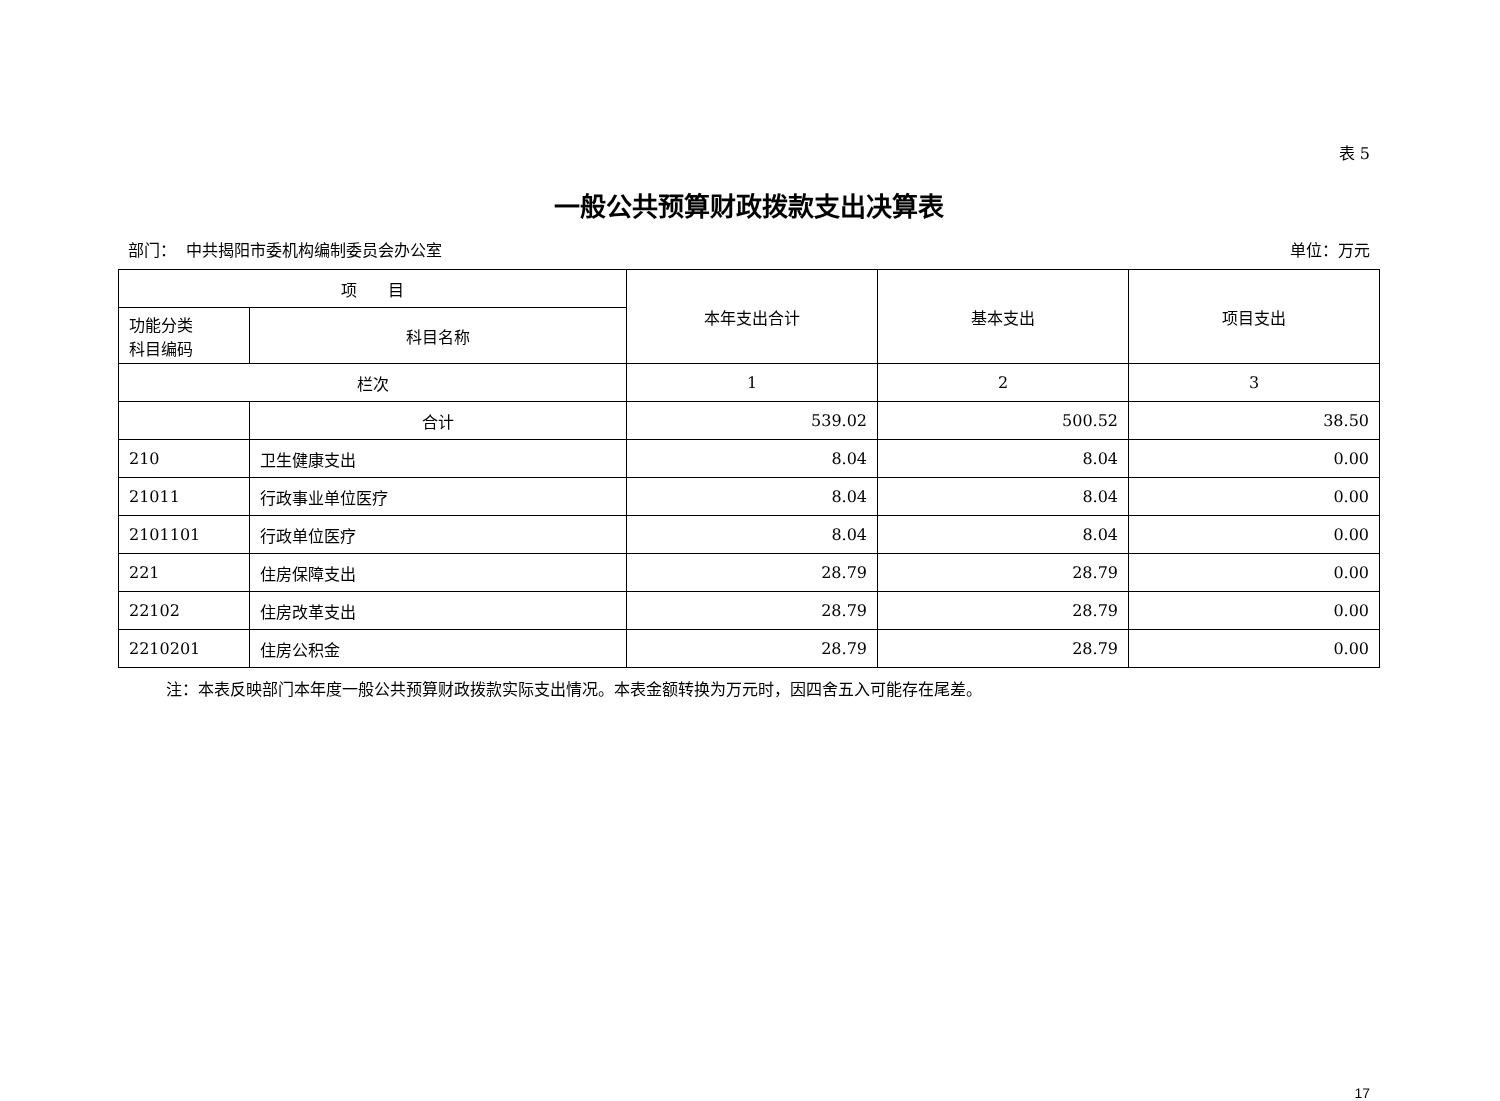表 5
一般公共预算财政拨款支出决算表
部门： 中共揭阳市委机构编制委员会办公室 单位：万元
| 项 目 | | 本年支出合计 | 基本支出 | 项目支出 |
| --- | --- | --- | --- | --- |
| 功能分类 科目编码 | 科目名称 | | | |
| 栏次 | | 1 | 2 | 3 |
| | 合计 | 539.02 | 500.52 | 38.50 |
| 210 | 卫生健康支出 | 8.04 | 8.04 | 0.00 |
| 21011 | 行政事业单位医疗 | 8.04 | 8.04 | 0.00 |
| 2101101 | 行政单位医疗 | 8.04 | 8.04 | 0.00 |
| 221 | 住房保障支出 | 28.79 | 28.79 | 0.00 |
| 22102 | 住房改革支出 | 28.79 | 28.79 | 0.00 |
| 2210201 | 住房公积金 | 28.79 | 28.79 | 0.00 |
注：本表反映部门本年度一般公共预算财政拨款实际支出情况。本表金额转换为万元时，因四舍五入可能存在尾差。
17